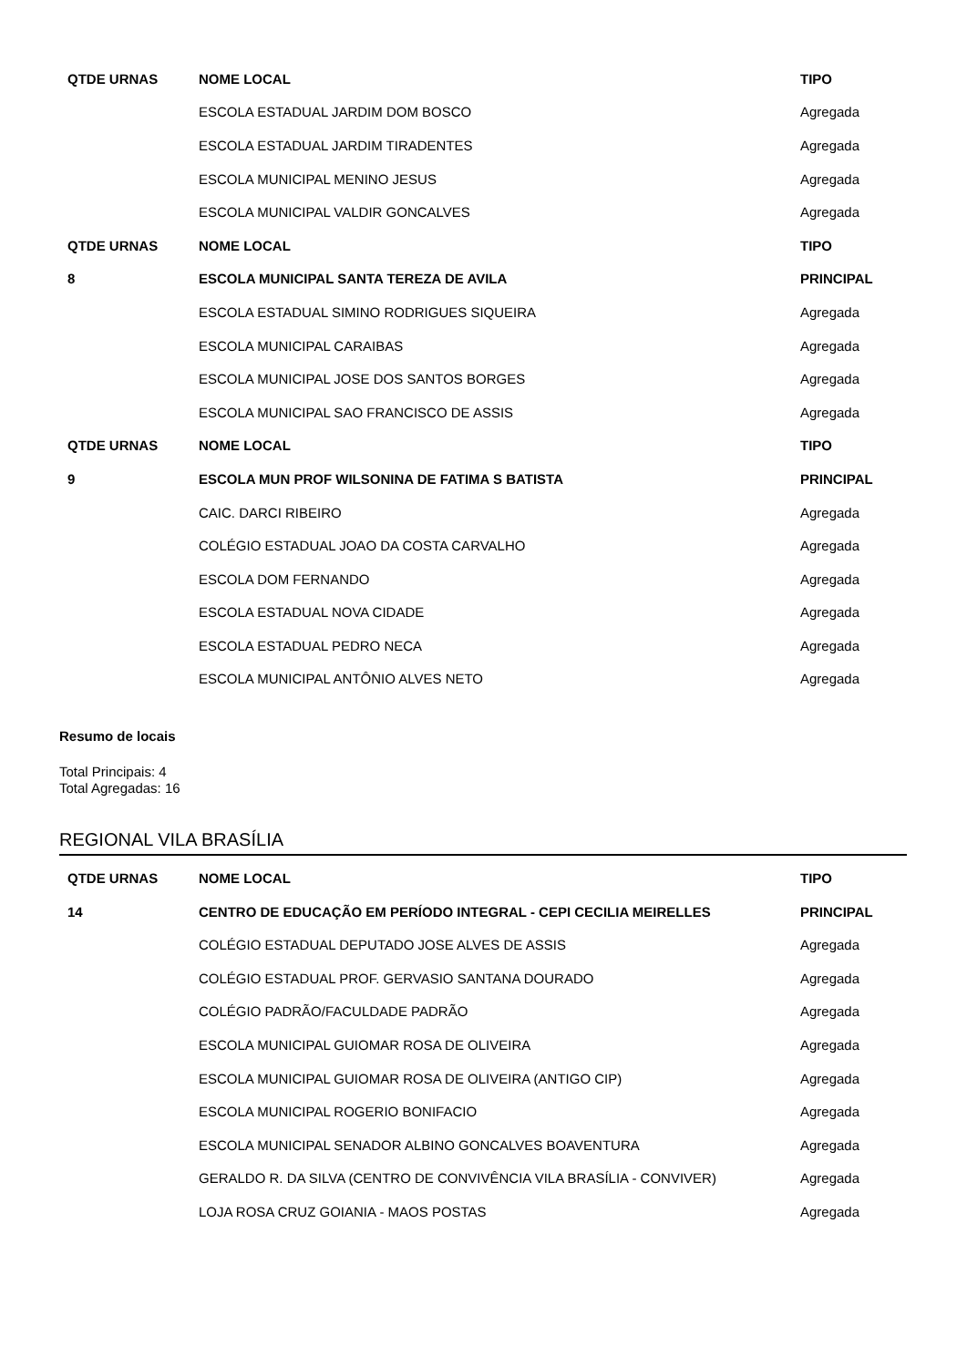| QTDE URNAS | NOME LOCAL | TIPO |
| --- | --- | --- |
| | ESCOLA ESTADUAL JARDIM DOM BOSCO | Agregada |
| | ESCOLA ESTADUAL JARDIM TIRADENTES | Agregada |
| | ESCOLA MUNICIPAL MENINO JESUS | Agregada |
| | ESCOLA MUNICIPAL VALDIR GONCALVES | Agregada |
| QTDE URNAS | NOME LOCAL | TIPO |
| 8 | ESCOLA MUNICIPAL SANTA TEREZA DE AVILA | PRINCIPAL |
| | ESCOLA ESTADUAL SIMINO RODRIGUES SIQUEIRA | Agregada |
| | ESCOLA MUNICIPAL CARAIBAS | Agregada |
| | ESCOLA MUNICIPAL JOSE DOS SANTOS BORGES | Agregada |
| | ESCOLA MUNICIPAL SAO FRANCISCO DE ASSIS | Agregada |
| QTDE URNAS | NOME LOCAL | TIPO |
| 9 | ESCOLA MUN PROF WILSONINA DE FATIMA S BATISTA | PRINCIPAL |
| | CAIC. DARCI RIBEIRO | Agregada |
| | COLÉGIO ESTADUAL JOAO DA COSTA CARVALHO | Agregada |
| | ESCOLA DOM FERNANDO | Agregada |
| | ESCOLA ESTADUAL NOVA CIDADE | Agregada |
| | ESCOLA ESTADUAL PEDRO NECA | Agregada |
| | ESCOLA MUNICIPAL ANTÔNIO ALVES NETO | Agregada |
Resumo de locais
Total Principais: 4
Total Agregadas: 16
REGIONAL VILA BRASÍLIA
| QTDE URNAS | NOME LOCAL | TIPO |
| --- | --- | --- |
| 14 | CENTRO DE EDUCAÇÃO EM PERÍODO INTEGRAL - CEPI CECILIA MEIRELLES | PRINCIPAL |
| | COLÉGIO ESTADUAL DEPUTADO JOSE ALVES DE ASSIS | Agregada |
| | COLÉGIO ESTADUAL PROF. GERVASIO SANTANA DOURADO | Agregada |
| | COLÉGIO PADRÃO/FACULDADE PADRÃO | Agregada |
| | ESCOLA MUNICIPAL GUIOMAR ROSA DE OLIVEIRA | Agregada |
| | ESCOLA MUNICIPAL GUIOMAR ROSA DE OLIVEIRA (ANTIGO CIP) | Agregada |
| | ESCOLA MUNICIPAL ROGERIO BONIFACIO | Agregada |
| | ESCOLA MUNICIPAL SENADOR ALBINO GONCALVES BOAVENTURA | Agregada |
| | GERALDO R. DA SILVA (CENTRO DE CONVIVÊNCIA VILA BRASÍLIA - CONVIVER) | Agregada |
| | LOJA ROSA CRUZ GOIANIA - MAOS POSTAS | Agregada |